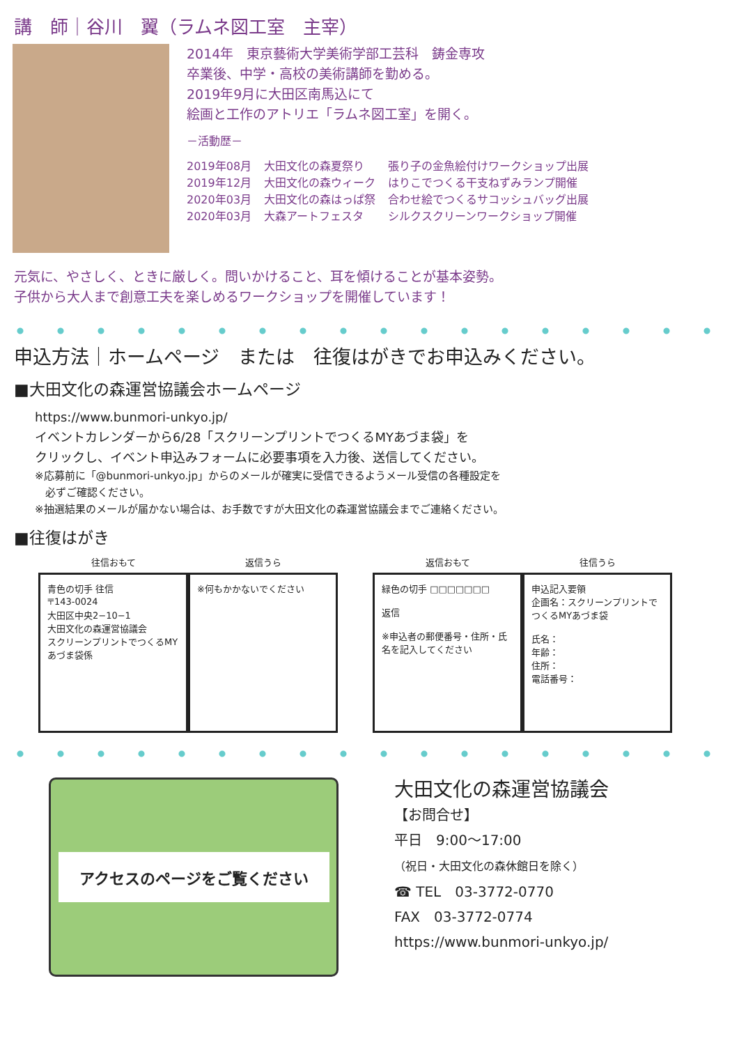講　師｜谷川　翼（ラムネ図工室　主宰）
2014年　東京藝術大学美術学部工芸科　鋳金専攻
卒業後、中学・高校の美術講師を勤める。
2019年9月に大田区南馬込にて
絵画と工作のアトリエ「ラムネ図工室」を開く。
－活動歴－
| 2019年08月 | 大田文化の森夏祭り | 張り子の金魚絵付けワークショップ出展 |
| 2019年12月 | 大田文化の森ウィーク | はりこでつくる干支ねずみランプ開催 |
| 2020年03月 | 大田文化の森はっぱ祭 | 合わせ絵でつくるサコッシュバッグ出展 |
| 2020年03月 | 大森アートフェスタ | シルクスクリーンワークショップ開催 |
元気に、やさしく、ときに厳しく。問いかけること、耳を傾けることが基本姿勢。
子供から大人まで創意工夫を楽しめるワークショップを開催しています！
申込方法｜ホームページ　または　往復はがきでお申込みください。
■大田文化の森運営協議会ホームページ
https://www.bunmori-unkyo.jp/
イベントカレンダーから6/28「スクリーンプリントでつくるMYあづま袋」を
クリックし、イベント申込みフォームに必要事項を入力後、送信してください。
※応募前に「@bunmori-unkyo.jp」からのメールが確実に受信できるようメール受信の各種設定を
　必ずご確認ください。
※抽選結果のメールが届かない場合は、お手数ですが大田文化の森運営協議会までご連絡ください。
■往復はがき
往信おもて
青色の切手 往信
〒143-0024
大田区中央2−10−1
大田文化の森運営協議会
スクリーンプリントでつくるMYあづま袋係
返信うら
※何もかかないでください
返信おもて
緑色の切手 □□□□□□□
返信
※申込者の郵便番号・住所・氏名を記入してください
往信うら
申込記入要領
企画名：スクリーンプリントでつくるMYあづま袋
氏名：
年齢：
住所：
電話番号：
アクセスのページをご覧ください
大田文化の森運営協議会
【お問合せ】
平日　9:00～17:00
（祝日・大田文化の森休館日を除く）
☎ TEL　03-3772-0770
FAX　03-3772-0774
https://www.bunmori-unkyo.jp/